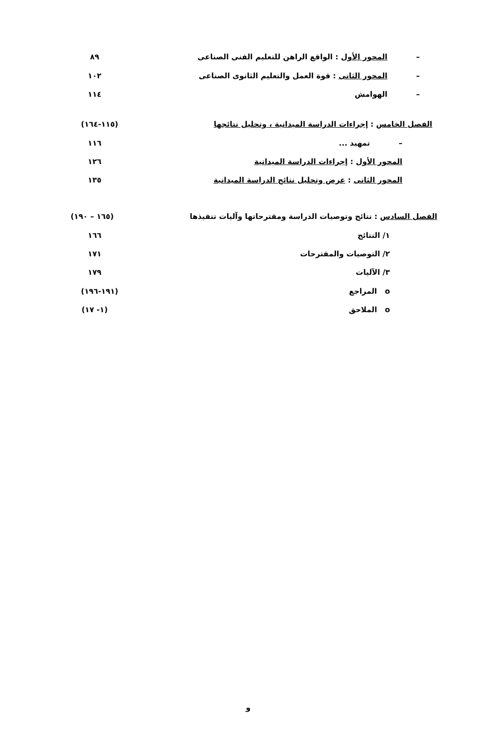– المحور الأول : الواقع الراهن للتعليم الفنى الصناعى ٨٩
– المحور الثانى : قوة العمل والتعليم الثانوى الصناعى ١٠٢
– الهوامش ١١٤
الفصل الخامس : إجراءات الدراسة الميدانية ، وتحليل نتائجها (١١٥-١٦٤)
– تمهيد ... ١١٦
المحور الأول : إجراءات الدراسة الميدانية ١٢٦
المحور الثانى : عرض وتحليل نتائج الدراسة الميدانية ١٣٥
الفصل السادس : نتائج وتوصيات الدراسة ومقترحاتها وآليات تنفيذها (١٦٥ – ١٩٠)
١/ النتائج ١٦٦
٢/ التوصيات والمقترحات ١٧١
٣/ الآليات ١٧٩
o المراجع (١٩١-١٩٦)
o الملاحق (١- ١٧)
و